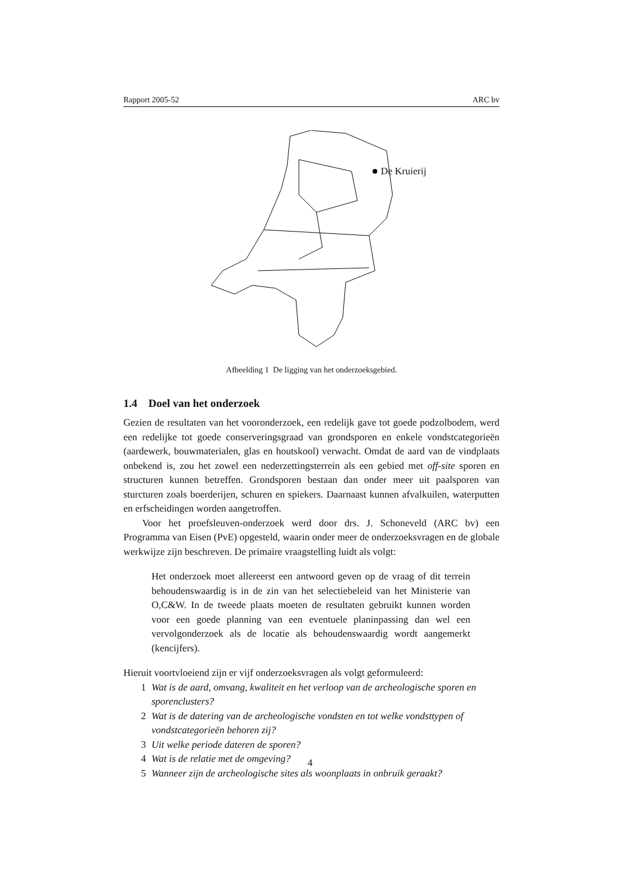Rapport 2005-52 ARC bv
De Kruierij
Afbeelding 1 De ligging van het onderzoeksgebied.
1.4 Doel van het onderzoek
Gezien de resultaten van het vooronderzoek, een redelijk gave tot goede podzolbodem, werd een redelijke tot goede conserveringsgraad van grondsporen en enkele vondstcategorieën (aardewerk, bouwmaterialen, glas en houtskool) verwacht. Omdat de aard van de vindplaats onbekend is, zou het zowel een nederzettingsterrein als een gebied met off-site sporen en structuren kunnen betreffen. Grondsporen bestaan dan onder meer uit paalsporen van sturcturen zoals boerderijen, schuren en spiekers. Daarnaast kunnen afvalkuilen, waterputten en erfscheidingen worden aangetroffen.
Voor het proefsleuven-onderzoek werd door drs. J. Schoneveld (ARC bv) een Programma van Eisen (PvE) opgesteld, waarin onder meer de onderzoeksvragen en de globale werkwijze zijn beschreven. De primaire vraagstelling luidt als volgt:
Het onderzoek moet allereerst een antwoord geven op de vraag of dit terrein behoudenswaardig is in de zin van het selectiebeleid van het Ministerie van O,C&W. In de tweede plaats moeten de resultaten gebruikt kunnen worden voor een goede planning van een eventuele planinpassing dan wel een vervolgonderzoek als de locatie als behoudenswaardig wordt aangemerkt (kencijfers).
Hieruit voortvloeiend zijn er vijf onderzoeksvragen als volgt geformuleerd:
1 Wat is de aard, omvang, kwaliteit en het verloop van de archeologische sporen en sporenclusters?
2 Wat is de datering van de archeologische vondsten en tot welke vondsttypen of vondstcategorieën behoren zij?
3 Uit welke periode dateren de sporen?
4 Wat is de relatie met de omgeving?
5 Wanneer zijn de archeologische sites als woonplaats in onbruik geraakt?
4